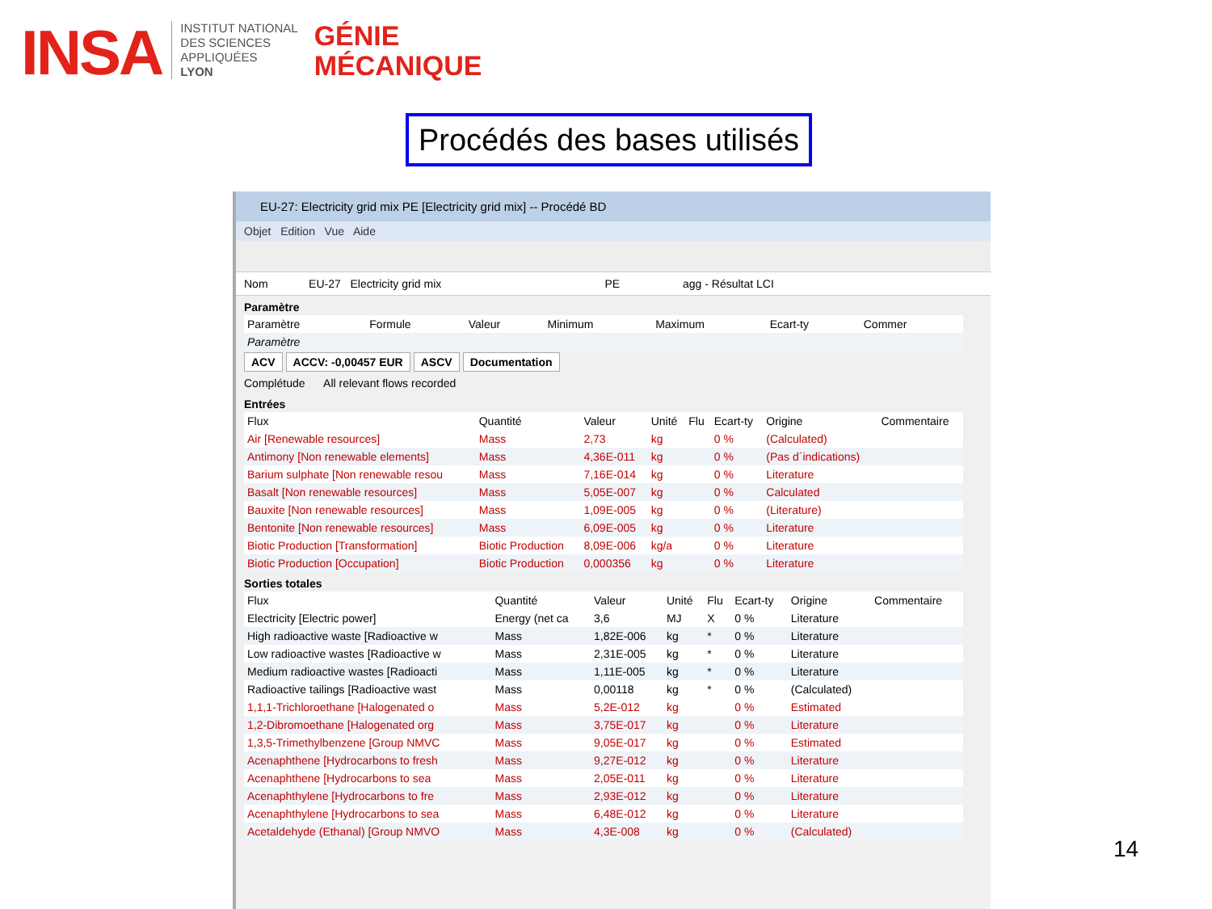INSA
INSTITUT NATIONAL
DES SCIENCES
APPLIQUÉES
LYON
GÉNIE
MÉCANIQUE
Procédés des bases utilisés
EU-27: Electricity grid mix PE [Electricity grid mix] -- Procédé BD
Objet Edition Vue Aide
Nom EU-27 Electricity grid mix PE agg - Résultat LCI
Paramètre
| Paramètre | Formule | Valeur | Minimum | Maximum | Ecart-ty | Commer |
| --- | --- | --- | --- | --- | --- | --- |
| Paramètre | | | | | | |
ACV ACCV: -0,00457 EUR ASCV Documentation
Complétude All relevant flows recorded
Entrées
| Flux | Quantité | Valeur | Unité | Flu | Ecart-ty | Origine | Commentaire |
| --- | --- | --- | --- | --- | --- | --- | --- |
| Air [Renewable resources] | Mass | 2,73 | kg | | 0 % | (Calculated) | |
| Antimony [Non renewable elements] | Mass | 4,36E-011 | kg | | 0 % | (Pas d´indications) | |
| Barium sulphate [Non renewable resou | Mass | 7,16E-014 | kg | | 0 % | Literature | |
| Basalt [Non renewable resources] | Mass | 5,05E-007 | kg | | 0 % | Calculated | |
| Bauxite [Non renewable resources] | Mass | 1,09E-005 | kg | | 0 % | (Literature) | |
| Bentonite [Non renewable resources] | Mass | 6,09E-005 | kg | | 0 % | Literature | |
| Biotic Production [Transformation] | Biotic Production | 8,09E-006 | kg/a | | 0 % | Literature | |
| Biotic Production [Occupation] | Biotic Production | 0,000356 | kg | | 0 % | Literature | |
Sorties totales
| Flux | Quantité | Valeur | Unité | Flu | Ecart-ty | Origine | Commentaire |
| --- | --- | --- | --- | --- | --- | --- | --- |
| Electricity [Electric power] | Energy (net ca | 3,6 | MJ | X | 0 % | Literature | |
| High radioactive waste [Radioactive w | Mass | 1,82E-006 | kg | * | 0 % | Literature | |
| Low radioactive wastes [Radioactive w | Mass | 2,31E-005 | kg | * | 0 % | Literature | |
| Medium radioactive wastes [Radioacti | Mass | 1,11E-005 | kg | * | 0 % | Literature | |
| Radioactive tailings [Radioactive wast | Mass | 0,00118 | kg | * | 0 % | (Calculated) | |
| 1,1,1-Trichloroethane [Halogenated o | Mass | 5,2E-012 | kg | | 0 % | Estimated | |
| 1,2-Dibromoethane [Halogenated org | Mass | 3,75E-017 | kg | | 0 % | Literature | |
| 1,3,5-Trimethylbenzene [Group NMVC | Mass | 9,05E-017 | kg | | 0 % | Estimated | |
| Acenaphthene [Hydrocarbons to fresh | Mass | 9,27E-012 | kg | | 0 % | Literature | |
| Acenaphthene [Hydrocarbons to sea | Mass | 2,05E-011 | kg | | 0 % | Literature | |
| Acenaphthylene [Hydrocarbons to fre | Mass | 2,93E-012 | kg | | 0 % | Literature | |
| Acenaphthylene [Hydrocarbons to sea | Mass | 6,48E-012 | kg | | 0 % | Literature | |
| Acetaldehyde (Ethanal) [Group NMVO | Mass | 4,3E-008 | kg | | 0 % | (Calculated) | |
14